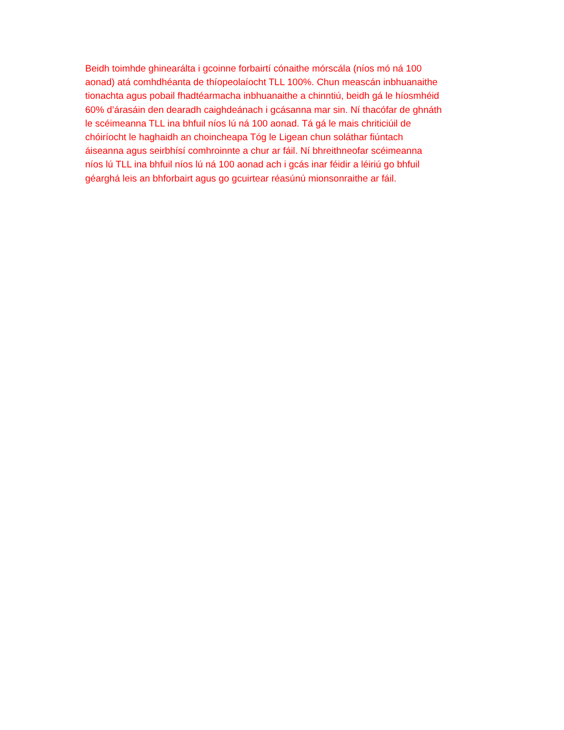Beidh toimhde ghinearálta i gcoinne forbairtí cónaithe mórscála (níos mó ná 100
aonad) atá comhdhéanta de thíopeolaíocht TLL 100%. Chun meascán inbhuanaithe
tionachta agus pobail fhadtéarmacha inbhuanaithe a chinntiú, beidh gá le híosmhéid
60% d’árasáin den dearadh caighdeánach i gcásanna mar sin. Ní thacófar de ghnáth
le scéimeanna TLL ina bhfuil níos lú ná 100 aonad. Tá gá le mais chriticiúil de
chóiríocht le haghaidh an choincheapa Tóg le Ligean chun soláthar fiúntach
áiseanna agus seirbhísí comhroinnte a chur ar fáil. Ní bhreithneofar scéimeanna
níos lú TLL ina bhfuil níos lú ná 100 aonad ach i gcás inar féidir a léiriú go bhfuil
géarghá leis an bhforbairt agus go gcuirtear réasúnú mionsonraithe ar fáil.